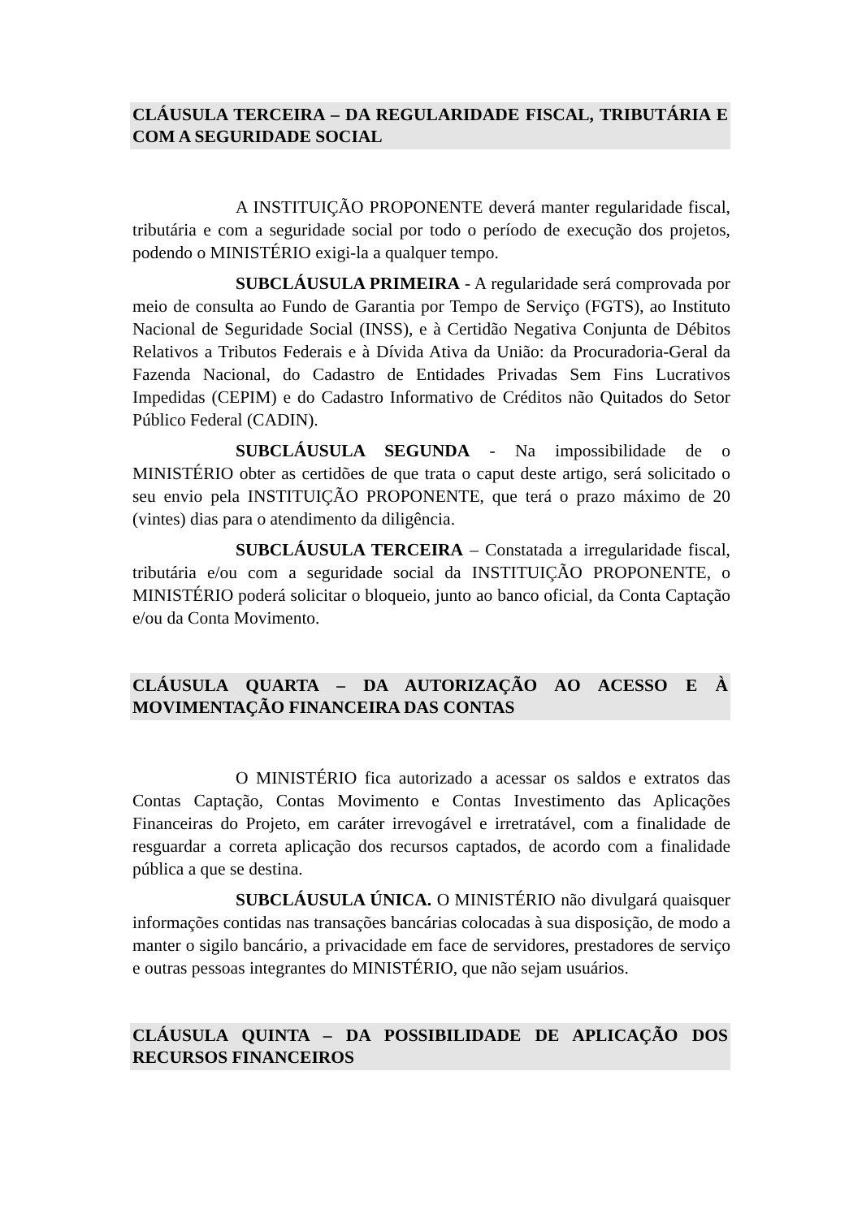CLÁUSULA TERCEIRA – DA REGULARIDADE FISCAL, TRIBUTÁRIA E COM A SEGURIDADE SOCIAL
A INSTITUIÇÃO PROPONENTE deverá manter regularidade fiscal, tributária e com a seguridade social por todo o período de execução dos projetos, podendo o MINISTÉRIO exigi-la a qualquer tempo.
SUBCLÁUSULA PRIMEIRA - A regularidade será comprovada por meio de consulta ao Fundo de Garantia por Tempo de Serviço (FGTS), ao Instituto Nacional de Seguridade Social (INSS), e à Certidão Negativa Conjunta de Débitos Relativos a Tributos Federais e à Dívida Ativa da União: da Procuradoria-Geral da Fazenda Nacional, do Cadastro de Entidades Privadas Sem Fins Lucrativos Impedidas (CEPIM) e do Cadastro Informativo de Créditos não Quitados do Setor Público Federal (CADIN).
SUBCLÁUSULA SEGUNDA - Na impossibilidade de o MINISTÉRIO obter as certidões de que trata o caput deste artigo, será solicitado o seu envio pela INSTITUIÇÃO PROPONENTE, que terá o prazo máximo de 20 (vintes) dias para o atendimento da diligência.
SUBCLÁUSULA TERCEIRA – Constatada a irregularidade fiscal, tributária e/ou com a seguridade social da INSTITUIÇÃO PROPONENTE, o MINISTÉRIO poderá solicitar o bloqueio, junto ao banco oficial, da Conta Captação e/ou da Conta Movimento.
CLÁUSULA QUARTA – DA AUTORIZAÇÃO AO ACESSO E À MOVIMENTAÇÃO FINANCEIRA DAS CONTAS
O MINISTÉRIO fica autorizado a acessar os saldos e extratos das Contas Captação, Contas Movimento e Contas Investimento das Aplicações Financeiras do Projeto, em caráter irrevogável e irretratável, com a finalidade de resguardar a correta aplicação dos recursos captados, de acordo com a finalidade pública a que se destina.
SUBCLÁUSULA ÚNICA. O MINISTÉRIO não divulgará quaisquer informações contidas nas transações bancárias colocadas à sua disposição, de modo a manter o sigilo bancário, a privacidade em face de servidores, prestadores de serviço e outras pessoas integrantes do MINISTÉRIO, que não sejam usuários.
CLÁUSULA QUINTA – DA POSSIBILIDADE DE APLICAÇÃO DOS RECURSOS FINANCEIROS